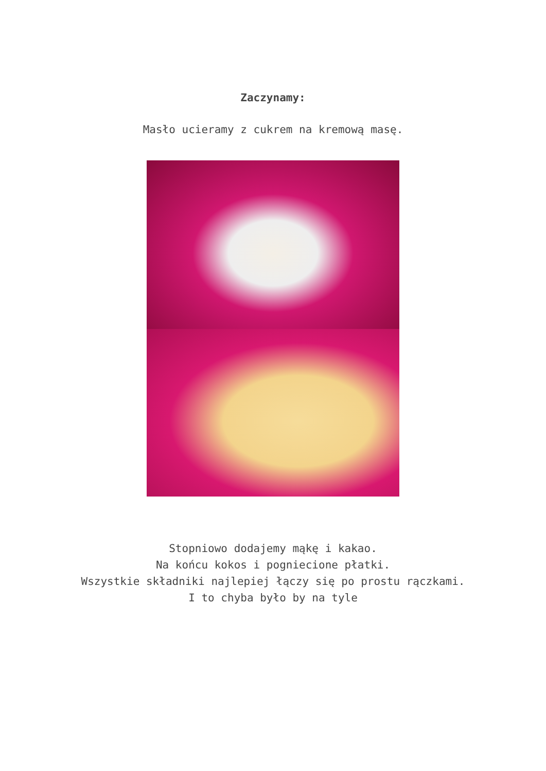Zaczynamy:
Masło ucieramy z cukrem na kremową masę.
Stopniowo dodajemy mąkę i kakao.
Na końcu kokos i pogniecione płatki.
Wszystkie składniki najlepiej łączy się po prostu rączkami.
I to chyba było by na tyle